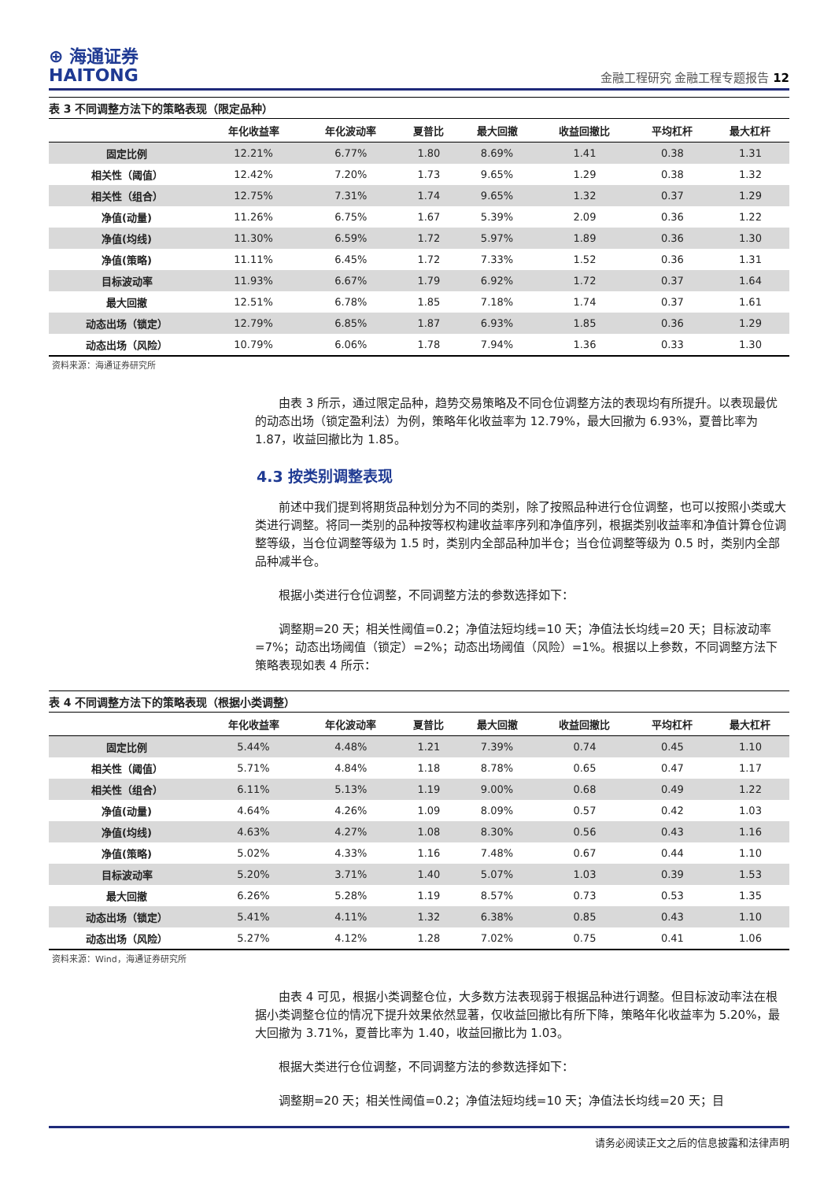⊕ 海通证券
HAITONG
金融工程研究 金融工程专题报告 12
表 3 不同调整方法下的策略表现（限定品种）
| | 年化收益率 | 年化波动率 | 夏普比 | 最大回撤 | 收益回撤比 | 平均杠杆 | 最大杠杆 |
| --- | --- | --- | --- | --- | --- | --- | --- |
| 固定比例 | 12.21% | 6.77% | 1.80 | 8.69% | 1.41 | 0.38 | 1.31 |
| 相关性（阈值） | 12.42% | 7.20% | 1.73 | 9.65% | 1.29 | 0.38 | 1.32 |
| 相关性（组合） | 12.75% | 7.31% | 1.74 | 9.65% | 1.32 | 0.37 | 1.29 |
| 净值(动量) | 11.26% | 6.75% | 1.67 | 5.39% | 2.09 | 0.36 | 1.22 |
| 净值(均线) | 11.30% | 6.59% | 1.72 | 5.97% | 1.89 | 0.36 | 1.30 |
| 净值(策略) | 11.11% | 6.45% | 1.72 | 7.33% | 1.52 | 0.36 | 1.31 |
| 目标波动率 | 11.93% | 6.67% | 1.79 | 6.92% | 1.72 | 0.37 | 1.64 |
| 最大回撤 | 12.51% | 6.78% | 1.85 | 7.18% | 1.74 | 0.37 | 1.61 |
| 动态出场（锁定） | 12.79% | 6.85% | 1.87 | 6.93% | 1.85 | 0.36 | 1.29 |
| 动态出场（风险） | 10.79% | 6.06% | 1.78 | 7.94% | 1.36 | 0.33 | 1.30 |
资料来源：海通证券研究所
由表 3 所示，通过限定品种，趋势交易策略及不同仓位调整方法的表现均有所提升。以表现最优的动态出场（锁定盈利法）为例，策略年化收益率为 12.79%，最大回撤为 6.93%，夏普比率为 1.87，收益回撤比为 1.85。
4.3 按类别调整表现
前述中我们提到将期货品种划分为不同的类别，除了按照品种进行仓位调整，也可以按照小类或大类进行调整。将同一类别的品种按等权构建收益率序列和净值序列，根据类别收益率和净值计算仓位调整等级，当仓位调整等级为 1.5 时，类别内全部品种加半仓；当仓位调整等级为 0.5 时，类别内全部品种减半仓。
根据小类进行仓位调整，不同调整方法的参数选择如下：
调整期=20 天；相关性阈值=0.2；净值法短均线=10 天；净值法长均线=20 天；目标波动率=7%；动态出场阈值（锁定）=2%；动态出场阈值（风险）=1%。根据以上参数，不同调整方法下策略表现如表 4 所示：
表 4 不同调整方法下的策略表现（根据小类调整）
| | 年化收益率 | 年化波动率 | 夏普比 | 最大回撤 | 收益回撤比 | 平均杠杆 | 最大杠杆 |
| --- | --- | --- | --- | --- | --- | --- | --- |
| 固定比例 | 5.44% | 4.48% | 1.21 | 7.39% | 0.74 | 0.45 | 1.10 |
| 相关性（阈值） | 5.71% | 4.84% | 1.18 | 8.78% | 0.65 | 0.47 | 1.17 |
| 相关性（组合） | 6.11% | 5.13% | 1.19 | 9.00% | 0.68 | 0.49 | 1.22 |
| 净值(动量) | 4.64% | 4.26% | 1.09 | 8.09% | 0.57 | 0.42 | 1.03 |
| 净值(均线) | 4.63% | 4.27% | 1.08 | 8.30% | 0.56 | 0.43 | 1.16 |
| 净值(策略) | 5.02% | 4.33% | 1.16 | 7.48% | 0.67 | 0.44 | 1.10 |
| 目标波动率 | 5.20% | 3.71% | 1.40 | 5.07% | 1.03 | 0.39 | 1.53 |
| 最大回撤 | 6.26% | 5.28% | 1.19 | 8.57% | 0.73 | 0.53 | 1.35 |
| 动态出场（锁定） | 5.41% | 4.11% | 1.32 | 6.38% | 0.85 | 0.43 | 1.10 |
| 动态出场（风险） | 5.27% | 4.12% | 1.28 | 7.02% | 0.75 | 0.41 | 1.06 |
资料来源：Wind，海通证券研究所
由表 4 可见，根据小类调整仓位，大多数方法表现弱于根据品种进行调整。但目标波动率法在根据小类调整仓位的情况下提升效果依然显著，仅收益回撤比有所下降，策略年化收益率为 5.20%，最大回撤为 3.71%，夏普比率为 1.40，收益回撤比为 1.03。
根据大类进行仓位调整，不同调整方法的参数选择如下：
调整期=20 天；相关性阈值=0.2；净值法短均线=10 天；净值法长均线=20 天；目
请务必阅读正文之后的信息披露和法律声明